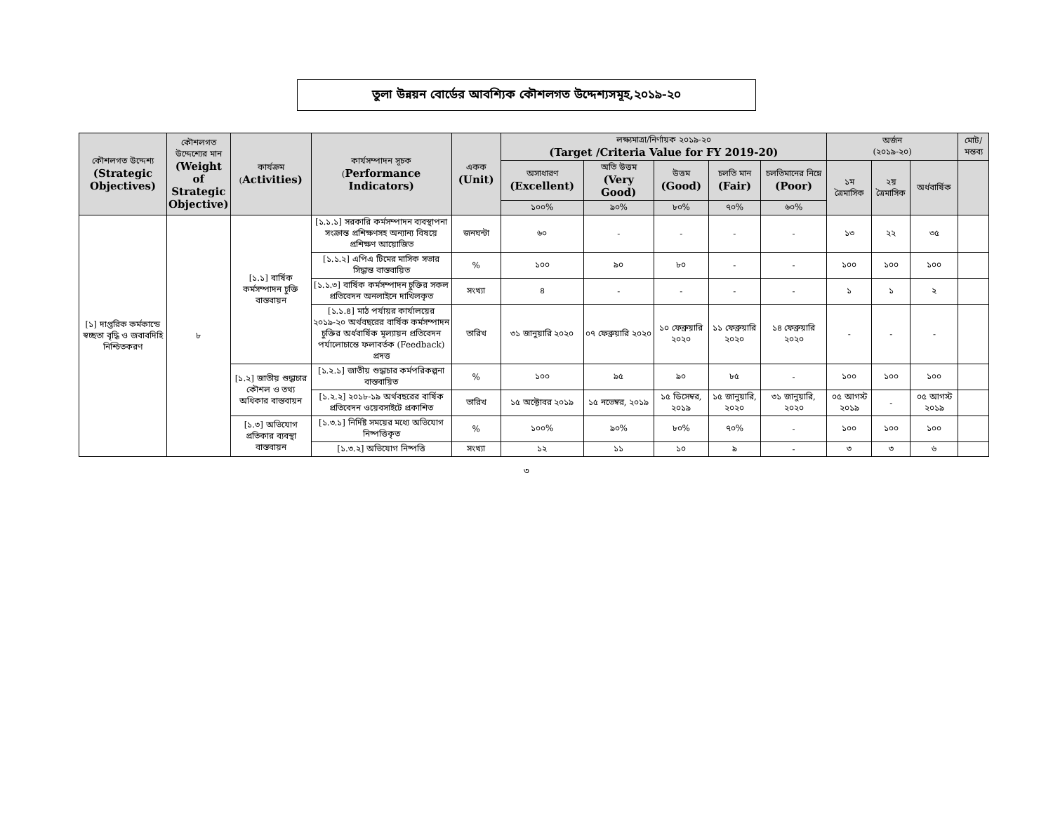তুলা উন্নয়ন বোর্ডের আবশ্যিক কৌশলগত উদ্দেশ্যসমূহ,২০১৯-২০
| কৌশলগত উদ্দেশ্য (Strategic Objectives) | কৌশলগত উদ্দেশ্যের মান (Weight of Strategic Objective) | কার্যক্রম ( Activities) | কার্যসম্পাদন সূচক ( Performance Indicators) | একক (Unit) | লক্ষ্যমাত্রা/নির্ণায়ক ২০১৯-২০ (Target /Criteria Value for FY 2019-20) | | | | | অর্জন (২০১৯-২০) | | | মোট/ মন্তব্য |
| --- | --- | --- | --- | --- | --- | --- | --- | --- | --- | --- | --- | --- | --- |
| | | | | | অসাধারণ (Excellent) | অতি উত্তম (Very Good) | উত্তম (Good) | চলতি মান (Fair) | চলতিমানের নিম্নে (Poor) | ১ম ত্রৈমাসিক | ২য় ত্রৈমাসিক | অর্ধবার্ষিক | |
| | | | | | ১০০% | ৯০% | ৮০% | ৭০% | ৬০% | | | | |
| [১] দাপ্তরিক কর্মকান্ডে স্বচ্ছতা বৃদ্ধি ও জবাবদিহি নিশ্চিতকরণ | ৮ | [১.১] বার্ষিক কর্মসম্পাদন চুক্তি বাস্তবায়ন | [১.১.১] সরকারি কর্মসম্পাদন ব্যবস্থাপনা সংক্রান্ত প্রশিক্ষণসহ অন্যান্য বিষয়ে প্রশিক্ষণ আয়োজিত | জনঘন্টা | ৬০ | - | - | - | - | ১৩ | ২২ | ৩৫ | |
| | | | [১.১.২] এপিএ টিমের মাসিক সভার সিদ্ধান্ত বাস্তবায়িত | % | ১০০ | ৯০ | ৮০ | - | - | ১০০ | ১০০ | ১০০ | |
| | | | [১.১.৩] বার্ষিক কর্মসম্পাদন চুক্তির সকল প্রতিবেদন অনলাইনে দাখিলকৃত | সংখ্যা | ৪ | - | - | - | - | ১ | ১ | ২ | |
| | | | [১.১.৪] মাঠ পর্যায়র কার্যালয়ের ২০১৯-২০ অর্থবছরের বার্ষিক কর্মসম্পাদন চুক্তির অর্ধবার্ষিক মূল্যায়ন প্রতিবেদন পর্যালোচান্তে ফলাবর্তক (Feedback) প্রদত্ত | তারিখ | ৩১ জানুয়ারি ২০২০ | ০৭ ফেব্রুয়ারি ২০২০ | ১০ ফেব্রুয়ারি ২০২০ | ১১ ফেব্রুয়ারি ২০২০ | ১৪ ফেব্রুয়ারি ২০২০ | - | - | - | |
| | | [১.২] জাতীয় শুদ্ধাচার কৌশল ও তথ্য অধিকার বাস্তবায়ন | [১.২.১] জাতীয় শুদ্ধাচার কর্মপরিকল্পনা বাস্তবায়িত | % | ১০০ | ৯৫ | ৯০ | ৮৫ | - | ১০০ | ১০০ | ১০০ | |
| | | | [১.২.২] ২০১৮-১৯ অর্থবছরের বার্ষিক প্রতিবেদন ওয়েবসাইটে প্রকাশিত | তারিখ | ১৫ অক্টোবর ২০১৯ | ১৫ নভেম্বর, ২০১৯ | ১৫ ডিসেম্বর, ২০১৯ | ১৫ জানুয়ারি, ২০২০ | ৩১ জানুয়ারি, ২০২০ | ০৫ আগস্ট ২০১৯ | - | ০৫ আগস্ট ২০১৯ | |
| | | [১.৩] অভিযোগ প্রতিকার ব্যবস্থা বাস্তবায়ন | [১.৩.১] নির্দিষ্ট সময়ের মধ্যে অভিযোগ নিষ্পত্তিকৃত | % | ১০০% | ৯০% | ৮০% | ৭০% | - | ১০০ | ১০০ | ১০০ | |
| | | | [১.৩.২] অভিযোগ নিষ্পত্তি | সংখ্যা | ১২ | ১১ | ১০ | ৯ | - | ৩ | ৩ | ৬ | |
৩